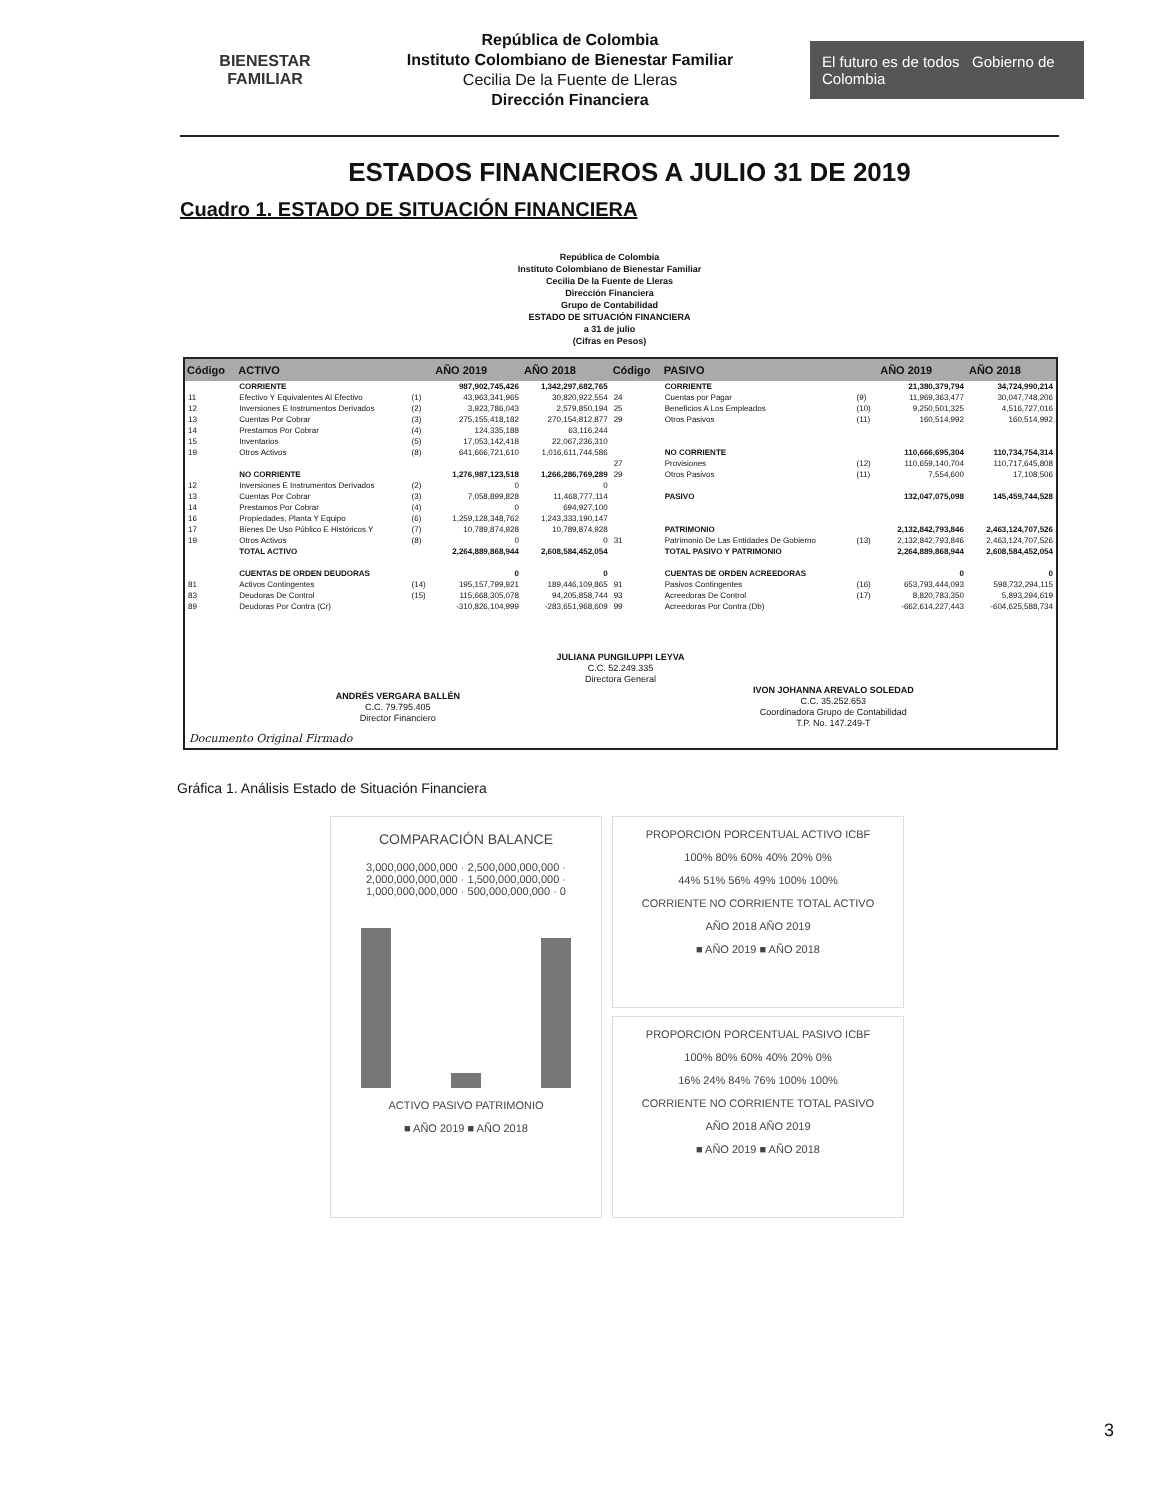BIENESTAR
FAMILIAR
República de Colombia
Instituto Colombiano de Bienestar Familiar
Cecilia De la Fuente de Lleras
Dirección Financiera
El futuro es de todos Gobierno de Colombia
ESTADOS FINANCIEROS A JULIO 31 DE 2019
Cuadro 1. ESTADO DE SITUACIÓN FINANCIERA
República de Colombia
Instituto Colombiano de Bienestar Familiar
Cecilia De la Fuente de Lleras
Dirección Financiera
Grupo de Contabilidad
ESTADO DE SITUACIÓN FINANCIERA
a 31 de julio
(Cifras en Pesos)
| Código | ACTIVO | | AÑO 2019 | AÑO 2018 | Código | PASIVO | | AÑO 2019 | AÑO 2018 |
| --- | --- | --- | --- | --- | --- | --- | --- | --- | --- |
| | CORRIENTE | | 987,902,745,426 | 1,342,297,682,765 | | CORRIENTE | | 21,380,379,794 | 34,724,990,214 |
| 11 | Efectivo Y Equivalentes Al Efectivo | (1) | 43,963,341,965 | 30,820,922,554 | 24 | Cuentas por Pagar | (9) | 11,969,363,477 | 30,047,748,206 |
| 12 | Inversiones E Instrumentos Derivados | (2) | 3,923,786,043 | 2,579,850,194 | 25 | Beneficios A Los Empleados | (10) | 9,250,501,325 | 4,516,727,016 |
| 13 | Cuentas Por Cobrar | (3) | 275,155,418,182 | 270,154,812,877 | 29 | Otros Pasivos | (11) | 160,514,992 | 160,514,992 |
| 14 | Prestamos Por Cobrar | (4) | 124,335,188 | 63,116,244 | | | | | |
| 15 | Inventarios | (5) | 17,053,142,418 | 22,067,236,310 | | | | | |
| 19 | Otros Activos | (8) | 641,666,721,610 | 1,016,611,744,586 | | NO CORRIENTE | | 110,666,695,304 | 110,734,754,314 |
| | | | | | 27 | Provisiones | (12) | 110,659,140,704 | 110,717,645,808 |
| | NO CORRIENTE | | 1,276,987,123,518 | 1,266,286,769,289 | 29 | Otros Pasivos | (11) | 7,554,600 | 17,108,506 |
| 12 | Inversiones E Instrumentos Derivados | (2) | 0 | 0 | | | | | |
| 13 | Cuentas Por Cobrar | (3) | 7,058,899,828 | 11,468,777,114 | | PASIVO | | 132,047,075,098 | 145,459,744,528 |
| 14 | Prestamos Por Cobrar | (4) | 0 | 694,927,100 | | | | | |
| 16 | Propiedades, Planta Y Equipo | (6) | 1,259,128,348,762 | 1,243,333,190,147 | | | | | |
| 17 | Bienes De Uso Público E Históricos Y | (7) | 10,789,874,928 | 10,789,874,928 | | PATRIMONIO | | 2,132,842,793,846 | 2,463,124,707,526 |
| 19 | Otros Activos | (8) | 0 | 0 | 31 | Patrimonio De Las Entidades De Gobierno | (13) | 2,132,842,793,846 | 2,463,124,707,526 |
| | TOTAL ACTIVO | | 2,264,889,868,944 | 2,608,584,452,054 | | TOTAL PASIVO Y PATRIMONIO | | 2,264,889,868,944 | 2,608,584,452,054 |
| | CUENTAS DE ORDEN DEUDORAS | | 0 | 0 | | CUENTAS DE ORDEN ACREEDORAS | | 0 | 0 |
| 81 | Activos Contingentes | (14) | 195,157,799,921 | 189,446,109,865 | 91 | Pasivos Contingentes | (16) | 653,793,444,093 | 598,732,294,115 |
| 83 | Deudoras De Control | (15) | 115,668,305,078 | 94,205,858,744 | 93 | Acreedoras De Control | (17) | 8,820,783,350 | 5,893,294,619 |
| 89 | Deudoras Por Contra (Cr) | | -310,826,104,999 | -283,651,968,609 | 99 | Acreedoras Por Contra (Db) | | -662,614,227,443 | -604,625,588,734 |
| JULIANA PUNGILUPPI LEYVA C.C. 52.249.335 Directora General | | | | | | | | | |
| ANDRÉS VERGARA BALLÉN C.C. 79.795.405 Director Financiero | | | | | IVON JOHANNA AREVALO SOLEDAD C.C. 35.252.653 Coordinadora Grupo de Contabilidad T.P. No. 147.249-T | | | | |
| Documento Original Firmado | | | | | | | | | |
Gráfica 1. Análisis Estado de Situación Financiera
COMPARACIÓN BALANCE
3,000,000,000,000 · 2,500,000,000,000 · 2,000,000,000,000 · 1,500,000,000,000 · 1,000,000,000,000 · 500,000,000,000 · 0
ACTIVO PASIVO PATRIMONIO
■ AÑO 2019 ■ AÑO 2018
PROPORCION PORCENTUAL ACTIVO ICBF
100% 80% 60% 40% 20% 0%
44% 51% 56% 49% 100% 100%
CORRIENTE NO CORRIENTE TOTAL ACTIVO
AÑO 2018 AÑO 2019
■ AÑO 2019 ■ AÑO 2018
PROPORCION PORCENTUAL PASIVO ICBF
100% 80% 60% 40% 20% 0%
16% 24% 84% 76% 100% 100%
CORRIENTE NO CORRIENTE TOTAL PASIVO
AÑO 2018 AÑO 2019
■ AÑO 2019 ■ AÑO 2018
3